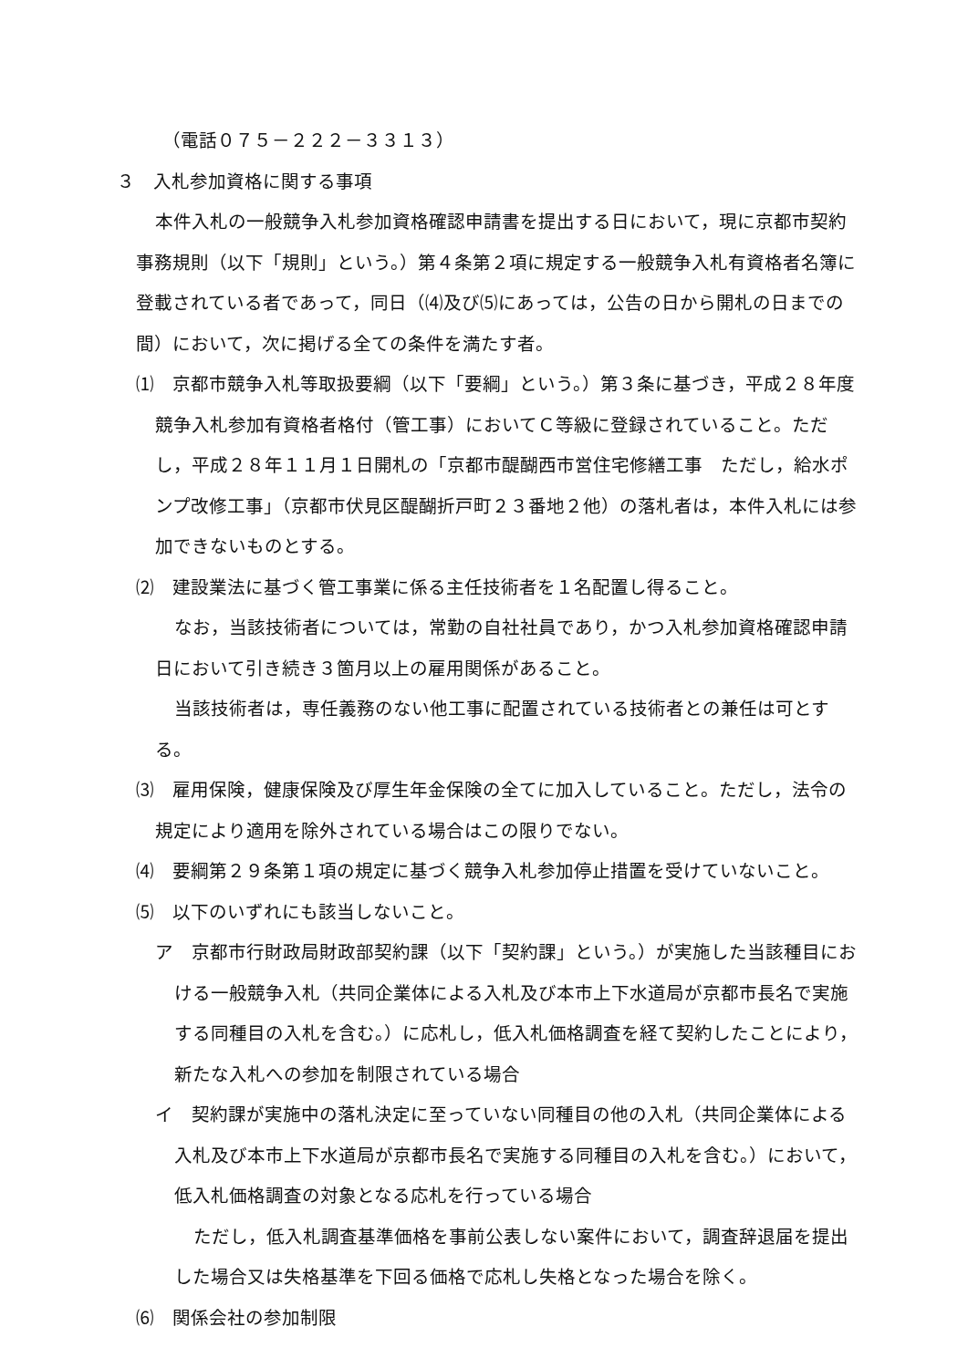（電話０７５－２２２－３３１３）
３　入札参加資格に関する事項
本件入札の一般競争入札参加資格確認申請書を提出する日において，現に京都市契約事務規則（以下「規則」という。）第４条第２項に規定する一般競争入札有資格者名簿に登載されている者であって，同日（⑷及び⑸にあっては，公告の日から開札の日までの間）において，次に掲げる全ての条件を満たす者。
⑴　京都市競争入札等取扱要綱（以下「要綱」という。）第３条に基づき，平成２８年度競争入札参加有資格者格付（管工事）においてＣ等級に登録されていること。ただし，平成２８年１１月１日開札の「京都市醍醐西市営住宅修繕工事　ただし，給水ポンプ改修工事」（京都市伏見区醍醐折戸町２３番地２他）の落札者は，本件入札には参加できないものとする。
⑵　建設業法に基づく管工事業に係る主任技術者を１名配置し得ること。
なお，当該技術者については，常勤の自社社員であり，かつ入札参加資格確認申請日において引き続き３箇月以上の雇用関係があること。
当該技術者は，専任義務のない他工事に配置されている技術者との兼任は可とする。
⑶　雇用保険，健康保険及び厚生年金保険の全てに加入していること。ただし，法令の規定により適用を除外されている場合はこの限りでない。
⑷　要綱第２９条第１項の規定に基づく競争入札参加停止措置を受けていないこと。
⑸　以下のいずれにも該当しないこと。
ア　京都市行財政局財政部契約課（以下「契約課」という。）が実施した当該種目における一般競争入札（共同企業体による入札及び本市上下水道局が京都市長名で実施する同種目の入札を含む。）に応札し，低入札価格調査を経て契約したことにより，新たな入札への参加を制限されている場合
イ　契約課が実施中の落札決定に至っていない同種目の他の入札（共同企業体による入札及び本市上下水道局が京都市長名で実施する同種目の入札を含む。）において，低入札価格調査の対象となる応札を行っている場合
ただし，低入札調査基準価格を事前公表しない案件において，調査辞退届を提出した場合又は失格基準を下回る価格で応札し失格となった場合を除く。
⑹　関係会社の参加制限